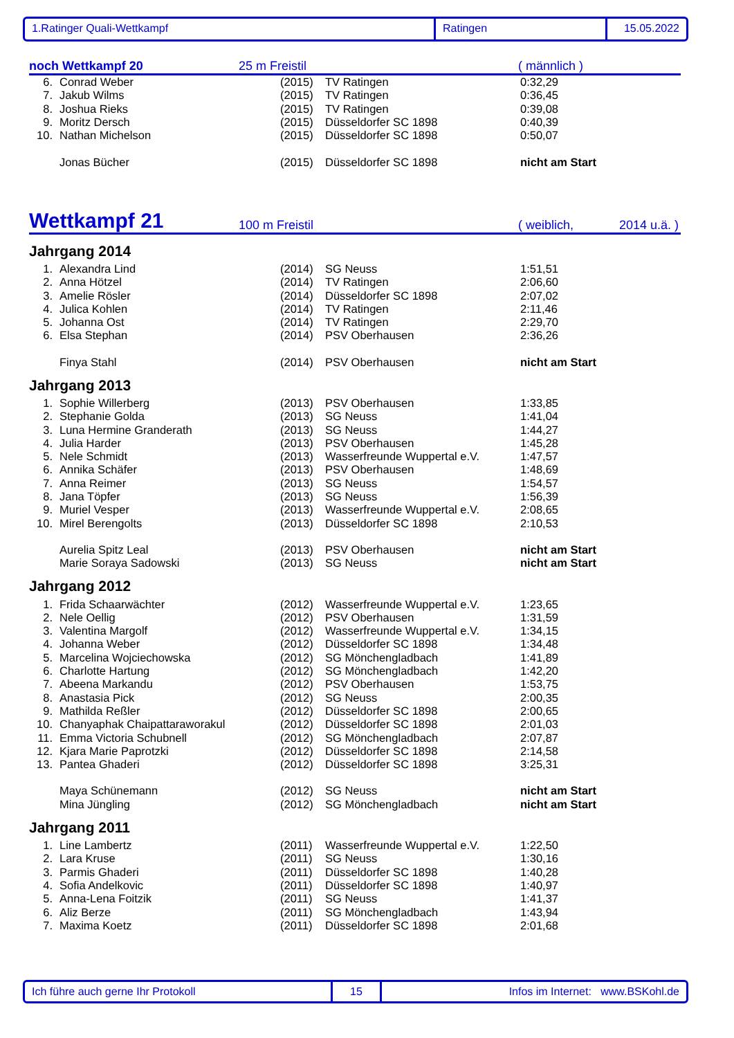1.Ratinger Quali-Wettkampf Ratingen 15.05.2022
noch Wettkampf 20 25 m Freistil ( männlich )
| 6. | Conrad Weber | (2015) | TV Ratingen | 0:32,29 |
| 7. | Jakub Wilms | (2015) | TV Ratingen | 0:36,45 |
| 8. | Joshua Rieks | (2015) | TV Ratingen | 0:39,08 |
| 9. | Moritz Dersch | (2015) | Düsseldorfer SC 1898 | 0:40,39 |
| 10. | Nathan Michelson | (2015) | Düsseldorfer SC 1898 | 0:50,07 |
| | Jonas Bücher | (2015) | Düsseldorfer SC 1898 | nicht am Start |
Wettkampf 21 100 m Freistil ( weiblich, 2014 u.ä. )
Jahrgang 2014
| 1. | Alexandra Lind | (2014) | SG Neuss | 1:51,51 |
| 2. | Anna Hötzel | (2014) | TV Ratingen | 2:06,60 |
| 3. | Amelie Rösler | (2014) | Düsseldorfer SC 1898 | 2:07,02 |
| 4. | Julica Kohlen | (2014) | TV Ratingen | 2:11,46 |
| 5. | Johanna Ost | (2014) | TV Ratingen | 2:29,70 |
| 6. | Elsa Stephan | (2014) | PSV Oberhausen | 2:36,26 |
| | Finya Stahl | (2014) | PSV Oberhausen | nicht am Start |
Jahrgang 2013
| 1. | Sophie Willerberg | (2013) | PSV Oberhausen | 1:33,85 |
| 2. | Stephanie Golda | (2013) | SG Neuss | 1:41,04 |
| 3. | Luna Hermine Granderath | (2013) | SG Neuss | 1:44,27 |
| 4. | Julia Harder | (2013) | PSV Oberhausen | 1:45,28 |
| 5. | Nele Schmidt | (2013) | Wasserfreunde Wuppertal e.V. | 1:47,57 |
| 6. | Annika Schäfer | (2013) | PSV Oberhausen | 1:48,69 |
| 7. | Anna Reimer | (2013) | SG Neuss | 1:54,57 |
| 8. | Jana Töpfer | (2013) | SG Neuss | 1:56,39 |
| 9. | Muriel Vesper | (2013) | Wasserfreunde Wuppertal e.V. | 2:08,65 |
| 10. | Mirel Berengolts | (2013) | Düsseldorfer SC 1898 | 2:10,53 |
| | Aurelia Spitz Leal | (2013) | PSV Oberhausen | nicht am Start |
| | Marie Soraya Sadowski | (2013) | SG Neuss | nicht am Start |
Jahrgang 2012
| 1. | Frida Schaarwächter | (2012) | Wasserfreunde Wuppertal e.V. | 1:23,65 |
| 2. | Nele Oellig | (2012) | PSV Oberhausen | 1:31,59 |
| 3. | Valentina Margolf | (2012) | Wasserfreunde Wuppertal e.V. | 1:34,15 |
| 4. | Johanna Weber | (2012) | Düsseldorfer SC 1898 | 1:34,48 |
| 5. | Marcelina Wojciechowska | (2012) | SG Mönchengladbach | 1:41,89 |
| 6. | Charlotte Hartung | (2012) | SG Mönchengladbach | 1:42,20 |
| 7. | Abeena Markandu | (2012) | PSV Oberhausen | 1:53,75 |
| 8. | Anastasia Pick | (2012) | SG Neuss | 2:00,35 |
| 9. | Mathilda Reßler | (2012) | Düsseldorfer SC 1898 | 2:00,65 |
| 10. | Chanyaphak Chaipattaraworakul | (2012) | Düsseldorfer SC 1898 | 2:01,03 |
| 11. | Emma Victoria Schubnell | (2012) | SG Mönchengladbach | 2:07,87 |
| 12. | Kjara Marie Paprotzki | (2012) | Düsseldorfer SC 1898 | 2:14,58 |
| 13. | Pantea Ghaderi | (2012) | Düsseldorfer SC 1898 | 3:25,31 |
| | Maya Schünemann | (2012) | SG Neuss | nicht am Start |
| | Mina Jüngling | (2012) | SG Mönchengladbach | nicht am Start |
Jahrgang 2011
| 1. | Line Lambertz | (2011) | Wasserfreunde Wuppertal e.V. | 1:22,50 |
| 2. | Lara Kruse | (2011) | SG Neuss | 1:30,16 |
| 3. | Parmis Ghaderi | (2011) | Düsseldorfer SC 1898 | 1:40,28 |
| 4. | Sofia Andelkovic | (2011) | Düsseldorfer SC 1898 | 1:40,97 |
| 5. | Anna-Lena Foitzik | (2011) | SG Neuss | 1:41,37 |
| 6. | Aliz Berze | (2011) | SG Mönchengladbach | 1:43,94 |
| 7. | Maxima Koetz | (2011) | Düsseldorfer SC 1898 | 2:01,68 |
Ich führe auch gerne Ihr Protokoll 15 Infos im Internet: www.BSKohl.de